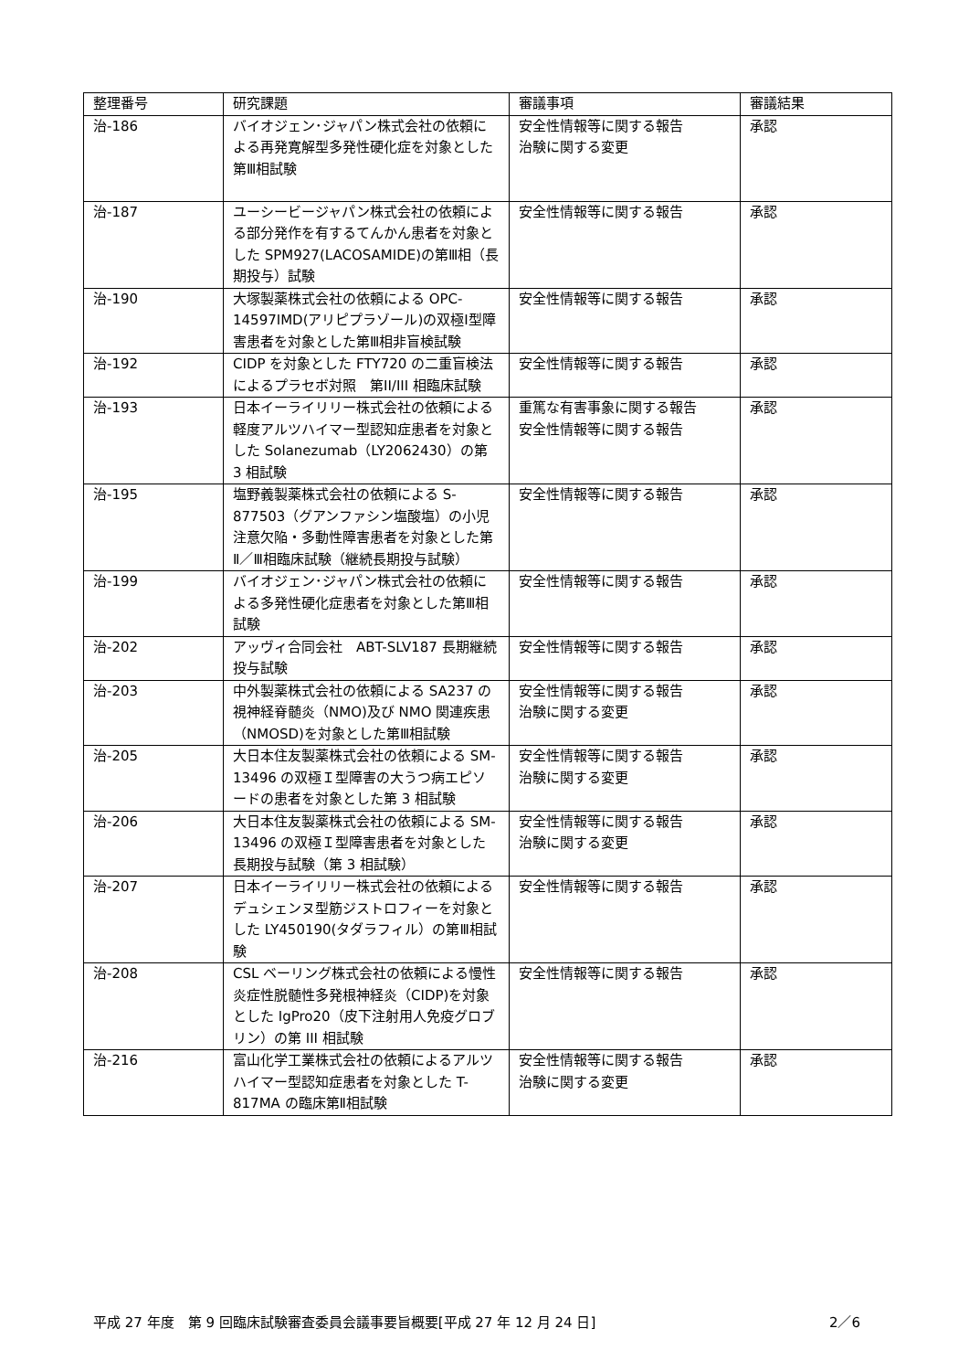| 整理番号 | 研究課題 | 審議事項 | 審議結果 |
| --- | --- | --- | --- |
| 治-186 | バイオジェン･ジャパン株式会社の依頼による再発寛解型多発性硬化症を対象とした第Ⅲ相試験 | 安全性情報等に関する報告 治験に関する変更 | 承認 |
| 治-187 | ユーシービージャパン株式会社の依頼による部分発作を有するてんかん患者を対象とした SPM927(LACOSAMIDE)の第Ⅲ相（長期投与）試験 | 安全性情報等に関する報告 | 承認 |
| 治-190 | 大塚製薬株式会社の依頼による OPC-14597IMD(アリピプラゾール)の双極Ⅰ型障害患者を対象とした第Ⅲ相非盲検試験 | 安全性情報等に関する報告 | 承認 |
| 治-192 | CIDP を対象とした FTY720 の二重盲検法によるプラセボ対照 第II/III 相臨床試験 | 安全性情報等に関する報告 | 承認 |
| 治-193 | 日本イーライリリー株式会社の依頼による軽度アルツハイマー型認知症患者を対象とした Solanezumab（LY2062430）の第 3 相試験 | 重篤な有害事象に関する報告 安全性情報等に関する報告 | 承認 |
| 治-195 | 塩野義製薬株式会社の依頼による S-877503（グアンファシン塩酸塩）の小児注意欠陥・多動性障害患者を対象とした第Ⅱ／Ⅲ相臨床試験（継続長期投与試験） | 安全性情報等に関する報告 | 承認 |
| 治-199 | バイオジェン･ジャパン株式会社の依頼による多発性硬化症患者を対象とした第Ⅲ相試験 | 安全性情報等に関する報告 | 承認 |
| 治-202 | アッヴィ合同会社 ABT-SLV187 長期継続投与試験 | 安全性情報等に関する報告 | 承認 |
| 治-203 | 中外製薬株式会社の依頼による SA237 の視神経脊髄炎（NMO)及び NMO 関連疾患（NMOSD)を対象とした第Ⅲ相試験 | 安全性情報等に関する報告 治験に関する変更 | 承認 |
| 治-205 | 大日本住友製薬株式会社の依頼による SM-13496 の双極Ｉ型障害の大うつ病エピソードの患者を対象とした第 3 相試験 | 安全性情報等に関する報告 治験に関する変更 | 承認 |
| 治-206 | 大日本住友製薬株式会社の依頼による SM-13496 の双極Ｉ型障害患者を対象とした長期投与試験（第 3 相試験） | 安全性情報等に関する報告 治験に関する変更 | 承認 |
| 治-207 | 日本イーライリリー株式会社の依頼によるデュシェンヌ型筋ジストロフィーを対象とした LY450190(タダラフィル）の第Ⅲ相試験 | 安全性情報等に関する報告 | 承認 |
| 治-208 | CSL ベーリング株式会社の依頼による慢性炎症性脱髄性多発根神経炎（CIDP)を対象とした IgPro20（皮下注射用人免疫グロブリン）の第 III 相試験 | 安全性情報等に関する報告 | 承認 |
| 治-216 | 富山化学工業株式会社の依頼によるアルツハイマー型認知症患者を対象とした T-817MA の臨床第Ⅱ相試験 | 安全性情報等に関する報告 治験に関する変更 | 承認 |
平成 27 年度　第 9 回臨床試験審査委員会議事要旨概要[平成 27 年 12 月 24 日] 2／6